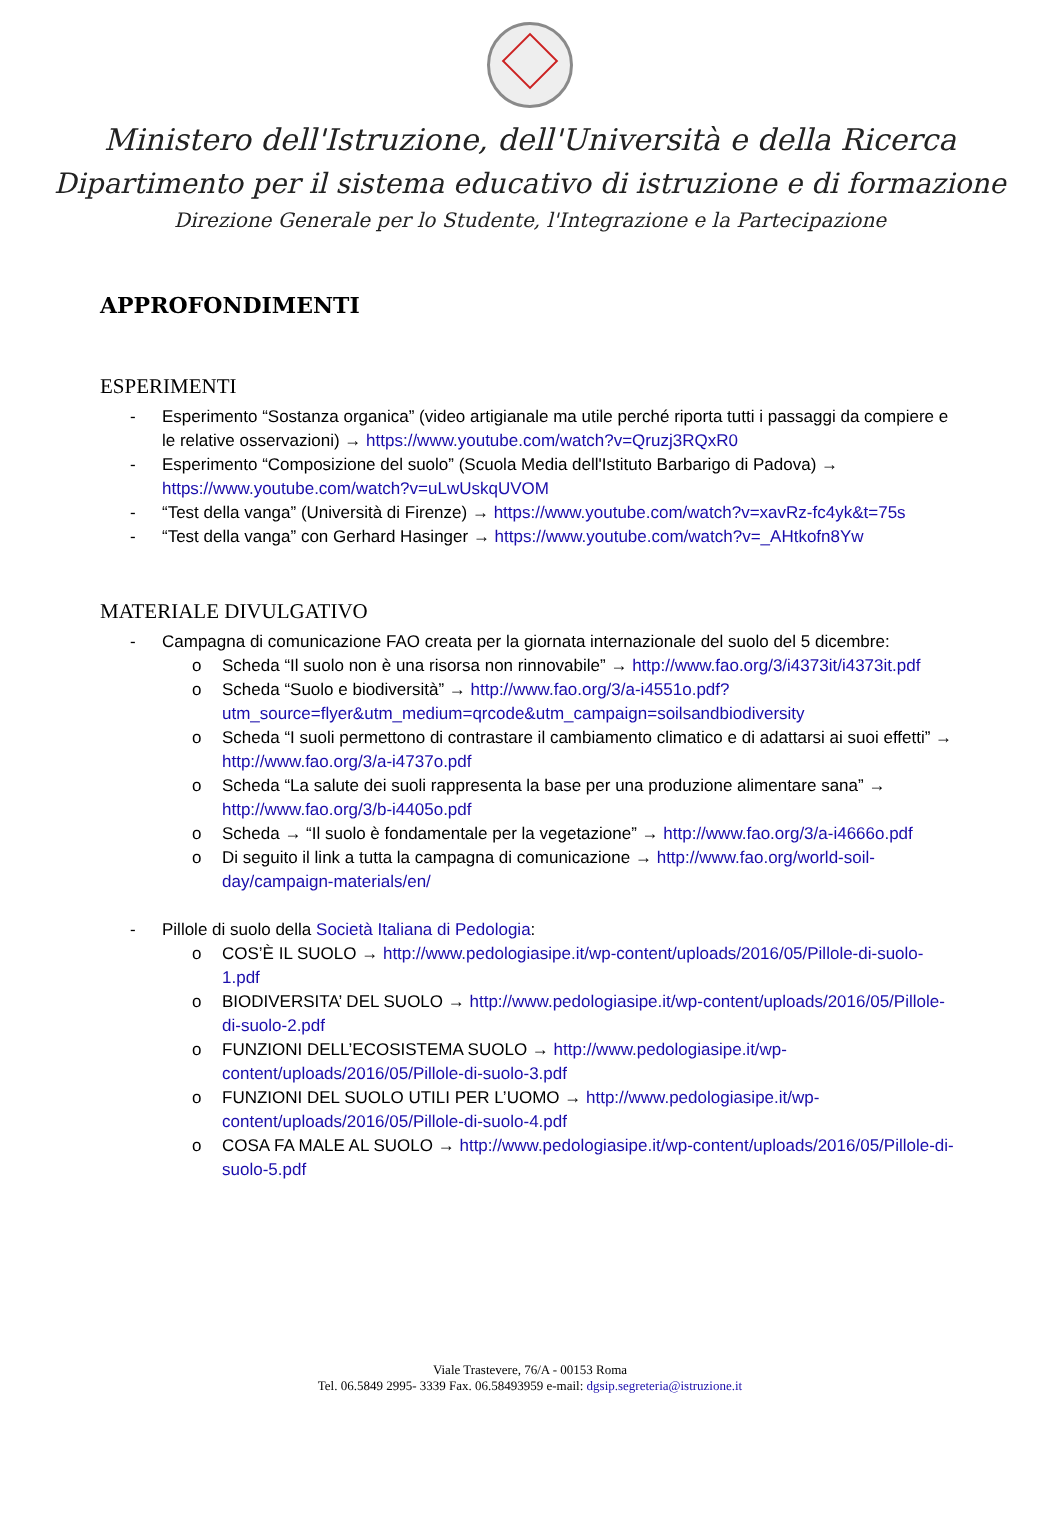Ministero dell'Istruzione, dell'Università e della Ricerca
Dipartimento per il sistema educativo di istruzione e di formazione
Direzione Generale per lo Studente, l'Integrazione e la Partecipazione
APPROFONDIMENTI
ESPERIMENTI
- Esperimento “Sostanza organica” (video artigianale ma utile perché riporta tutti i passaggi da compiere e le relative osservazioni) → https://www.youtube.com/watch?v=Qruzj3RQxR0
- Esperimento “Composizione del suolo” (Scuola Media dell'Istituto Barbarigo di Padova) → https://www.youtube.com/watch?v=uLwUskqUVOM
- “Test della vanga” (Università di Firenze) → https://www.youtube.com/watch?v=xavRz-fc4yk&t=75s
- “Test della vanga” con Gerhard Hasinger → https://www.youtube.com/watch?v=_AHtkofn8Yw
MATERIALE DIVULGATIVO
- Campagna di comunicazione FAO creata per la giornata internazionale del suolo del 5 dicembre:
o Scheda “Il suolo non è una risorsa non rinnovabile” → http://www.fao.org/3/i4373it/i4373it.pdf
o Scheda “Suolo e biodiversità” → http://www.fao.org/3/a-i4551o.pdf?utm_source=flyer&utm_medium=qrcode&utm_campaign=soilsandbiodiversity
o Scheda “I suoli permettono di contrastare il cambiamento climatico e di adattarsi ai suoi effetti” → http://www.fao.org/3/a-i4737o.pdf
o Scheda “La salute dei suoli rappresenta la base per una produzione alimentare sana” → http://www.fao.org/3/b-i4405o.pdf
o Scheda → “Il suolo è fondamentale per la vegetazione” → http://www.fao.org/3/a-i4666o.pdf
o Di seguito il link a tutta la campagna di comunicazione → http://www.fao.org/world-soil-day/campaign-materials/en/
- Pillole di suolo della Società Italiana di Pedologia:
o COS’È IL SUOLO → http://www.pedologiasipe.it/wp-content/uploads/2016/05/Pillole-di-suolo-1.pdf
o BIODIVERSITA’ DEL SUOLO → http://www.pedologiasipe.it/wp-content/uploads/2016/05/Pillole-di-suolo-2.pdf
o FUNZIONI DELL’ECOSISTEMA SUOLO → http://www.pedologiasipe.it/wp-content/uploads/2016/05/Pillole-di-suolo-3.pdf
o FUNZIONI DEL SUOLO UTILI PER L’UOMO → http://www.pedologiasipe.it/wp-content/uploads/2016/05/Pillole-di-suolo-4.pdf
o COSA FA MALE AL SUOLO → http://www.pedologiasipe.it/wp-content/uploads/2016/05/Pillole-di-suolo-5.pdf
Viale Trastevere, 76/A - 00153 Roma
Tel. 06.5849 2995- 3339 Fax. 06.58493959 e-mail: dgsip.segreteria@istruzione.it